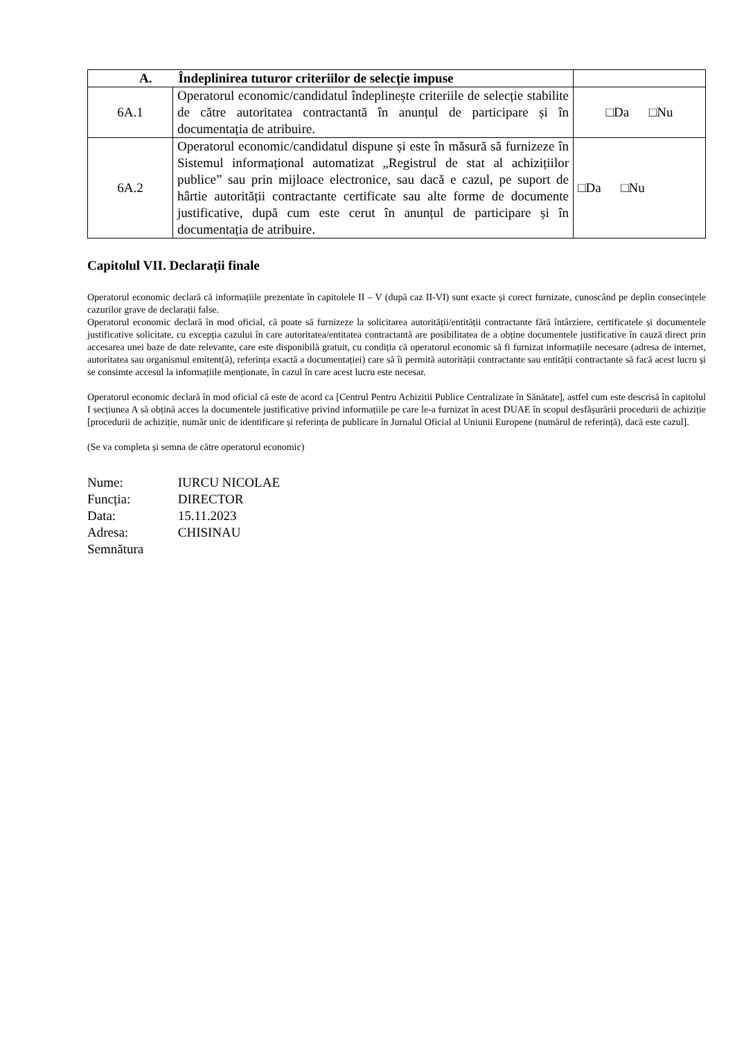| A. Îndeplinirea tuturor criteriilor de selecție impuse | | |
| --- | --- | --- |
| 6A.1 | Operatorul economic/candidatul îndeplinește criteriile de selecție stabilite de către autoritatea contractantă în anunțul de participare și în documentația de atribuire. | □Da □Nu |
| 6A.2 | Operatorul economic/candidatul dispune și este în măsură să furnizeze în Sistemul informațional automatizat „Registrul de stat al achizițiilor publice” sau prin mijloace electronice, sau dacă e cazul, pe suport de hârtie autorității contractante certificate sau alte forme de documente justificative, după cum este cerut în anunțul de participare și în documentația de atribuire. | □Da □Nu |
Capitolul VII. Declarații finale
Operatorul economic declară că informațiile prezentate în capitolele II – V (după caz II-VI) sunt exacte și corect furnizate, cunoscând pe deplin consecințele cazurilor grave de declarații false.
Operatorul economic declară în mod oficial, că poate să furnizeze la solicitarea autorității/entității contractante fără întârziere, certificatele și documentele justificative solicitate, cu excepția cazului în care autoritatea/entitatea contractantă are posibilitatea de a obține documentele justificative în cauză direct prin accesarea unei baze de date relevante, care este disponibilă gratuit, cu condiția că operatorul economic să fi furnizat informațiile necesare (adresa de internet, autoritatea sau organismul emitent(ă), referința exactă a documentației) care să îi permită autorității contractante sau entității contractante să facă acest lucru și se consimte accesul la informațiile menționate, în cazul în care acest lucru este necesar.
Operatorul economic declară în mod oficial că este de acord ca [Centrul Pentru Achizitii Publice Centralizate în Sănătate], astfel cum este descrisă în capitolul I secțiunea A să obțină acces la documentele justificative privind informațiile pe care le-a furnizat în acest DUAE în scopul desfășurării procedurii de achiziție [procedurii de achiziție, număr unic de identificare și referința de publicare în Jurnalul Oficial al Uniunii Europene (numărul de referință), dacă este cazul].
(Se va completa și semna de către operatorul economic)
Nume: IURCU NICOLAE
Funcția: DIRECTOR
Data: 15.11.2023
Adresa: CHISINAU
Semnătura